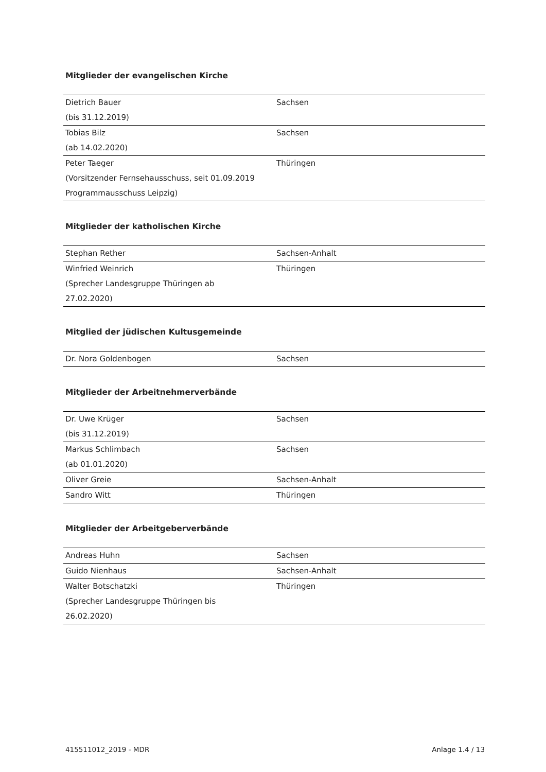Mitglieder der evangelischen Kirche
| Dietrich Bauer (bis 31.12.2019) | Sachsen |
| Tobias Bilz (ab 14.02.2020) | Sachsen |
| Peter Taeger (Vorsitzender Fernsehausschuss, seit 01.09.2019 Programmausschuss Leipzig) | Thüringen |
Mitglieder der katholischen Kirche
| Stephan Rether | Sachsen-Anhalt |
| Winfried Weinrich (Sprecher Landesgruppe Thüringen ab 27.02.2020) | Thüringen |
Mitglied der jüdischen Kultusgemeinde
| Dr. Nora Goldenbogen | Sachsen |
Mitglieder der Arbeitnehmerverbände
| Dr. Uwe Krüger (bis 31.12.2019) | Sachsen |
| Markus Schlimbach (ab 01.01.2020) | Sachsen |
| Oliver Greie | Sachsen-Anhalt |
| Sandro Witt | Thüringen |
Mitglieder der Arbeitgeberverbände
| Andreas Huhn | Sachsen |
| Guido Nienhaus | Sachsen-Anhalt |
| Walter Botschatzki (Sprecher Landesgruppe Thüringen bis 26.02.2020) | Thüringen |
415511012_2019 - MDR Anlage 1.4 / 13